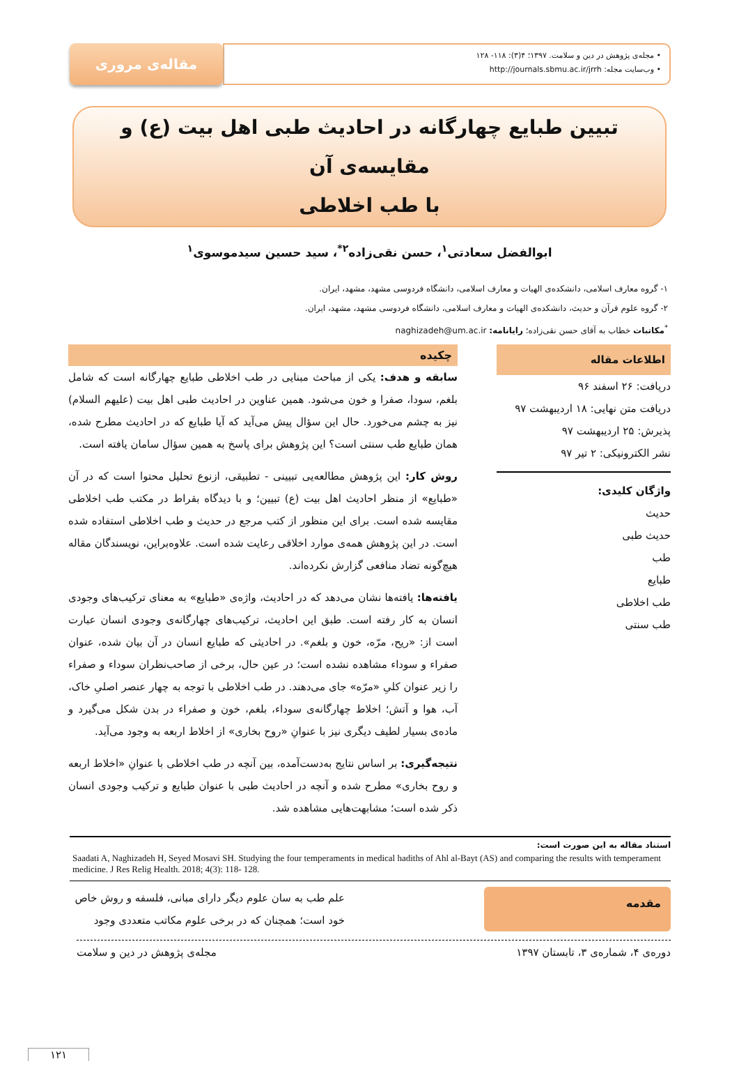• مجله‌ی پژوهش در دین و سلامت. ۱۳۹۷؛ ۴(۳): ۱۱۸- ۱۲۸
• وب‌سایت مجله: http://journals.sbmu.ac.ir/jrrh
مقاله‌ی مروری
تبیین طبایع چهارگانه در احادیث طبی اهل بیت (ع) و مقایسه‌ی آن
با طب اخلاطی
ابوالفضل سعادتی<sup>۱</sup>، حسن نقی‌زاده<sup>۲*</sup>، سید حسین سیدموسوی<sup>۱</sup>
۱- گروه معارف اسلامی، دانشکده‌ی الهیات و معارف اسلامی، دانشگاه فردوسی مشهد، مشهد، ایران.
۲- گروه علوم قرآن و حدیث، دانشکده‌ی الهیات و معارف اسلامی، دانشگاه فردوسی مشهد، مشهد، ایران.
<sup>*</sup> مکاتبات خطاب به آقای حسن نقی‌زاده؛ رایانامه: naghizadeh@um.ac.ir
اطلاعات مقاله
دریافت: ۲۶ اسفند ۹۶
دریافت متن نهایی: ۱۸ اردیبهشت ۹۷
پذیرش: ۲۵ اردیبهشت ۹۷
نشر الکترونیکی: ۲ تیر ۹۷
واژگان کلیدی:
حدیث
حدیث طبی
طب
طبایع
طب اخلاطی
طب سنتی
چکیده
سابقه و هدف: یکی از مباحث مبنایی در طب اخلاطی طبایع چهارگانه است که شامل بلغم، سودا، صفرا و خون می‌شود. همین عناوین در احادیث طبی اهل بیت (علیهم السلام) نیز به چشم می‌خورد. حال این سؤال پیش می‌آید که آیا طبایع که در احادیث مطرح شده، همان طبایع طب سنتی است؟ این پژوهش برای پاسخ به همین سؤال سامان یافته است.
روش کار: این پژوهش مطالعه‌یی تبیینی - تطبیقی، ازنوع تحلیل محتوا است که در آن «طبایع» از منظر احادیث اهل بیت (ع) تبیین؛ و با دیدگاه بقراط در مکتب طب اخلاطی مقایسه شده است. برای این منظور از کتب مرجع در حدیث و طب اخلاطی استفاده شده است. در این پژوهش همه‌ی موارد اخلاقی رعایت شده است. علاوه‌براین، نویسندگان مقاله هیچ‌گونه تضاد منافعی گزارش نکرده‌اند.
یافته‌ها: یافته‌ها نشان می‌دهد که در احادیث، واژه‌ی «طبایع» به معنای ترکیب‌های وجودی انسان به کار رفته است. طبق این احادیث، ترکیب‌های چهارگانه‌ی وجودی انسان عبارت است از: «ریح، مرّه، خون و بلغم». در احادیثی که طبایع انسان در آن بیان شده، عنوان صفراء و سوداء مشاهده نشده است؛ در عین حال، برخی از صاحب‌نظران سوداء و صفراء را زیر عنوان کلیِ «مرّه» جای می‌دهند. در طب اخلاطی با توجه به چهار عنصر اصلیِ خاک، آب، هوا و آتش؛ اخلاط چهارگانه‌ی سوداء، بلغم، خون و صفراء در بدن شکل می‌گیرد و ماده‌ی بسیار لطیف دیگری نیز با عنوانِ «روح بخاری» از اخلاط اربعه به وجود می‌آید.
نتیجه‌گیری: بر اساس نتایج به‌دست‌آمده، بین آنچه در طب اخلاطی با عنوانِ «اخلاط اربعه و روح بخاری» مطرح شده و آنچه در احادیث طبی با عنوان طبایع و ترکیب وجودی انسان ذکر شده است؛ مشابهت‌هایی مشاهده شد.
استناد مقاله به این صورت است:
Saadati A, Naghizadeh H, Seyed Mosavi SH. Studying the four temperaments in medical hadiths of Ahl al-Bayt (AS) and comparing the results with temperament medicine. J Res Relig Health. 2018; 4(3): 118- 128.
مقدمه
علم طب به سان علوم دیگر دارای مبانی، فلسفه و روش خاص خود است؛ همچنان که در برخی علوم مکاتب متعددی وجود
دوره‌ی ۴، شماره‌ی ۳، تابستان ۱۳۹۷ مجله‌ی پژوهش در دین و سلامت
۱۲۱